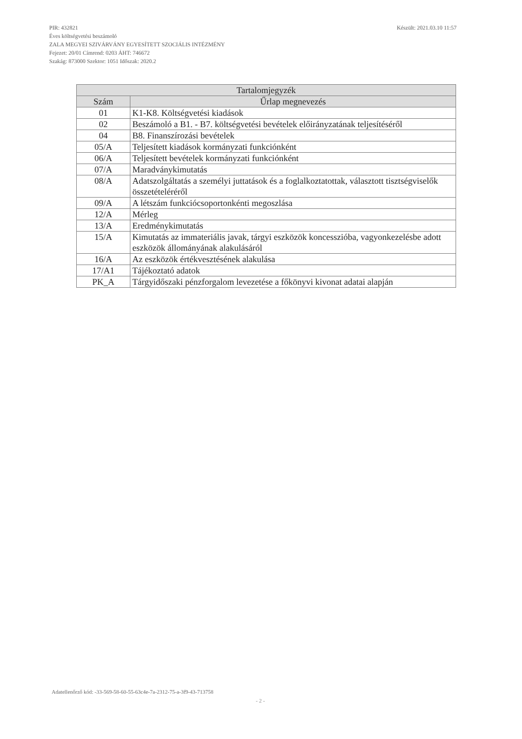Készült: 2021.03.10 11:57 PIR: 432821
Éves költségvetési beszámoló
ZALA MEGYEI SZIVÁRVÁNY EGYESÍTETT SZOCIÁLIS INTÉZMÉNY
Fejezet: 20/01 Címrend: 0203 ÁHT: 746672
Szakág: 873000 Szektor: 1051 Időszak: 2020.2
| Tartalomjegyzék | |
| --- | --- |
| Szám | Űrlap megnevezés |
| 01 | K1-K8. Költségvetési kiadások |
| 02 | Beszámoló a B1. - B7. költségvetési bevételek előirányzatának teljesítéséről |
| 04 | B8. Finanszírozási bevételek |
| 05/A | Teljesített kiadások kormányzati funkciónként |
| 06/A | Teljesített bevételek kormányzati funkciónként |
| 07/A | Maradványkimutatás |
| 08/A | Adatszolgáltatás a személyi juttatások és a foglalkoztatottak, választott tisztségviselők összetételéréről |
| 09/A | A létszám funkciócsoportonkénti megoszlása |
| 12/A | Mérleg |
| 13/A | Eredménykimutatás |
| 15/A | Kimutatás az immateriális javak, tárgyi eszközök koncesszióba, vagyonkezelésbe adott eszközök állományának alakulásáról |
| 16/A | Az eszközök értékvesztésének alakulása |
| 17/A1 | Tájékoztató adatok |
| PK_A | Tárgyidőszaki pénzforgalom levezetése a főkönyvi kivonat adatai alapján |
Adatellenőrző kód: -33-569-58-60-55-63c4e-7a-2312-75-a-3f9-43-713758
- 2 -